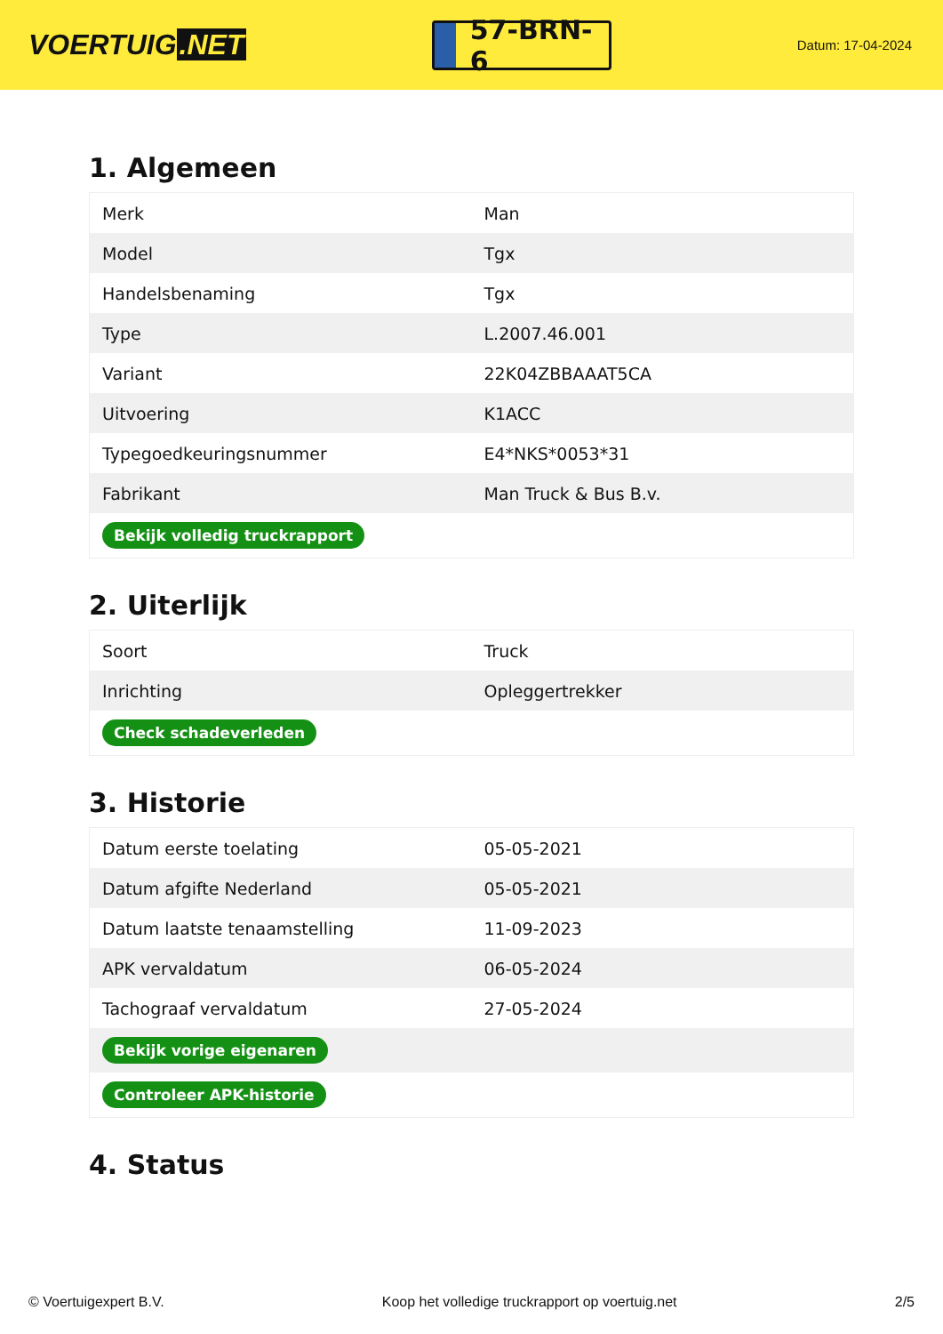VOERTUIG.NET
57-BRN-6
Datum: 17-04-2024
1. Algemeen
| Merk | Man |
| Model | Tgx |
| Handelsbenaming | Tgx |
| Type | L.2007.46.001 |
| Variant | 22K04ZBBAAAT5CA |
| Uitvoering | K1ACC |
| Typegoedkeuringsnummer | E4*NKS*0053*31 |
| Fabrikant | Man Truck & Bus B.v. |
| Bekijk volledig truckrapport | |
2. Uiterlijk
| Soort | Truck |
| Inrichting | Opleggertrekker |
| Check schadeverleden | |
3. Historie
| Datum eerste toelating | 05-05-2021 |
| Datum afgifte Nederland | 05-05-2021 |
| Datum laatste tenaamstelling | 11-09-2023 |
| APK vervaldatum | 06-05-2024 |
| Tachograaf vervaldatum | 27-05-2024 |
| Bekijk vorige eigenaren | |
| Controleer APK-historie | |
4. Status
© Voertuigexpert B.V. Koop het volledige truckrapport op voertuig.net 2/5